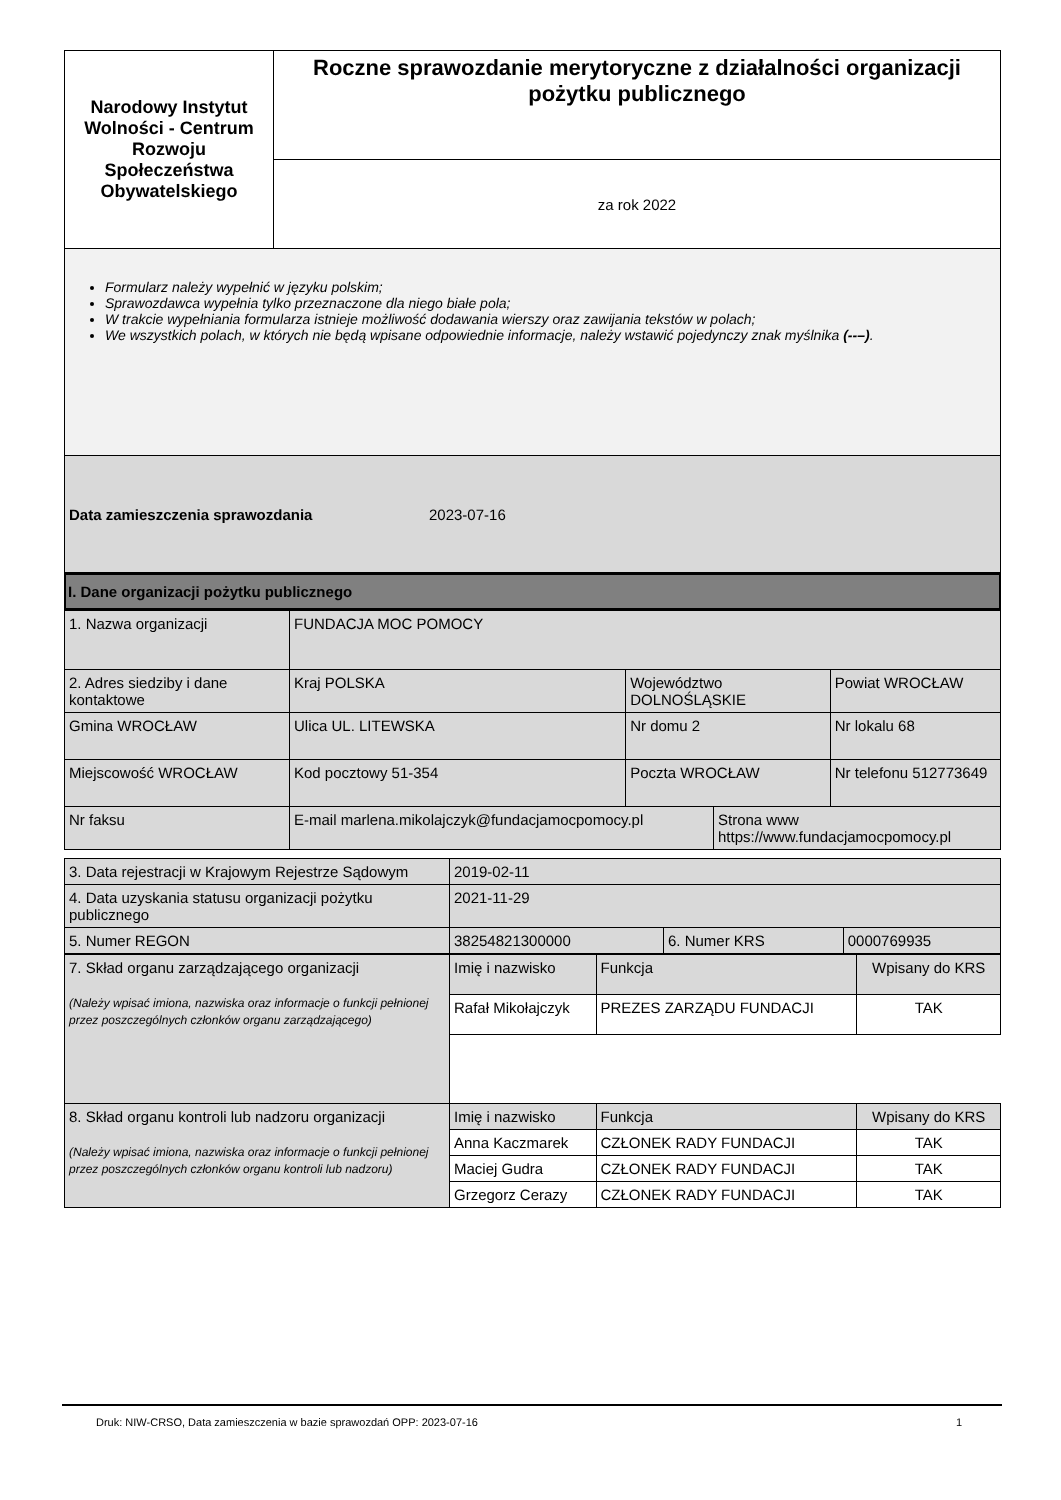| Narodowy Instytut Wolności - Centrum Rozwoju Społeczeństwa Obywatelskiego | Roczne sprawozdanie merytoryczne z działalności organizacji pożytku publicznego |
| | za rok 2022 |
Formularz należy wypełnić w języku polskim;
Sprawozdawca wypełnia tylko przeznaczone dla niego białe pola;
W trakcie wypełniania formularza istnieje możliwość dodawania wierszy oraz zawijania tekstów w polach;
We wszystkich polach, w których nie będą wpisane odpowiednie informacje, należy wstawić pojedynczy znak myślnika (--–).
Data zamieszczenia sprawozdania 2023-07-16
I. Dane organizacji pożytku publicznego
| 1. Nazwa organizacji | FUNDACJA MOC POMOCY | | | |
| 2. Adres siedziby i dane kontaktowe | Kraj POLSKA | Województwo DOLNOŚLĄSKIE | | Powiat WROCŁAW |
| Gmina WROCŁAW | Ulica UL. LITEWSKA | Nr domu 2 | | Nr lokalu 68 |
| Miejscowość WROCŁAW | Kod pocztowy 51-354 | Poczta WROCŁAW | | Nr telefonu 512773649 |
| Nr faksu | E-mail marlena.mikolajczyk@fundacjamocpomocy.pl | | Strona www https://www.fundacjamocpomocy.pl | |
| 3. Data rejestracji w Krajowym Rejestrze Sądowym | 2019-02-11 | | |
| 4. Data uzyskania statusu organizacji pożytku publicznego | 2021-11-29 | | |
| 5. Numer REGON | 38254821300000 | 6. Numer KRS | 0000769935 |
| 7. Skład organu zarządzającego organizacji (Należy wpisać imiona, nazwiska oraz informacje o funkcji pełnionej przez poszczególnych członków organu zarządzającego) | Imię i nazwisko | Funkcja | Wpisany do KRS |
| | Rafał Mikołajczyk | PREZES ZARZĄDU FUNDACJI | TAK |
| 8. Skład organu kontroli lub nadzoru organizacji (Należy wpisać imiona, nazwiska oraz informacje o funkcji pełnionej przez poszczególnych członków organu kontroli lub nadzoru) | Imię i nazwisko | Funkcja | Wpisany do KRS |
| | Anna Kaczmarek | CZŁONEK RADY FUNDACJI | TAK |
| | Maciej Gudra | CZŁONEK RADY FUNDACJI | TAK |
| | Grzegorz Cerazy | CZŁONEK RADY FUNDACJI | TAK |
Druk: NIW-CRSO, Data zamieszczenia w bazie sprawozdań OPP: 2023-07-16 1